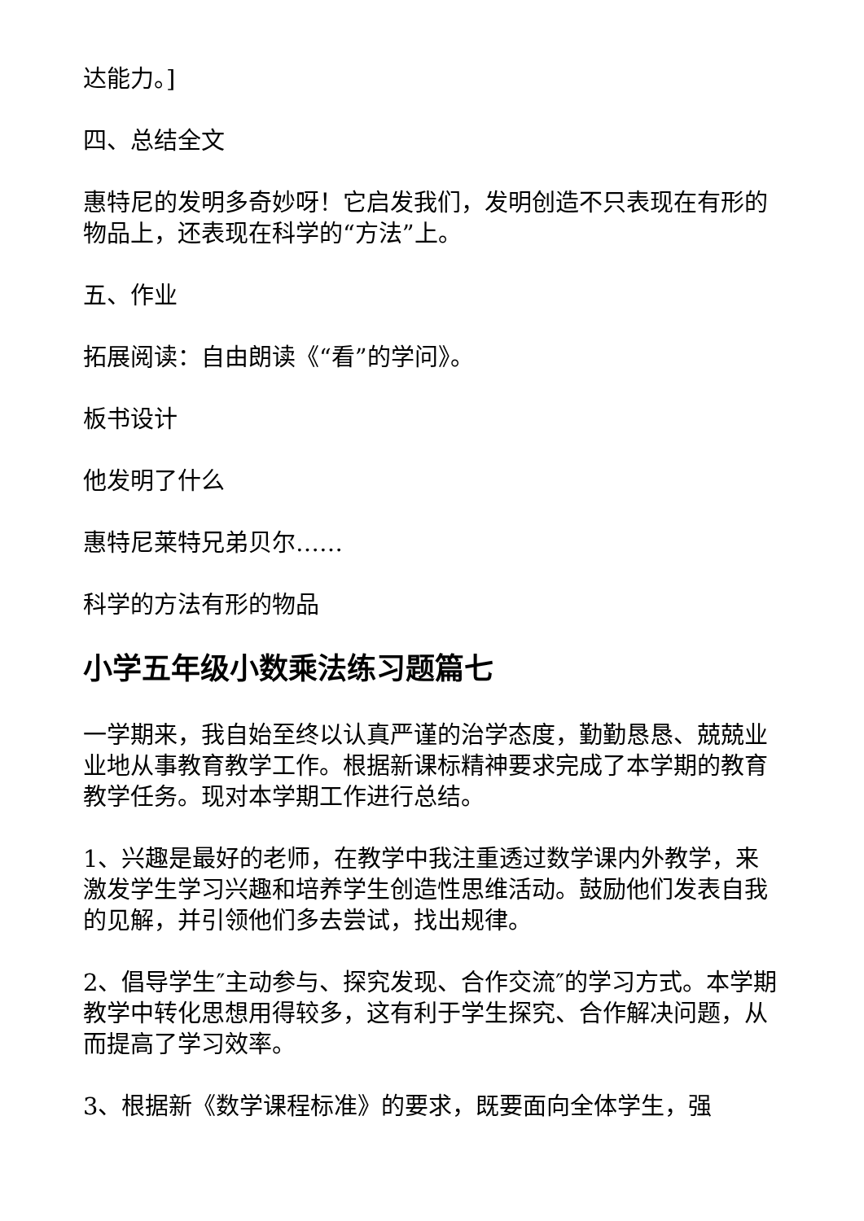达能力。]
四、总结全文
惠特尼的发明多奇妙呀！它启发我们，发明创造不只表现在有形的物品上，还表现在科学的“方法”上。
五、作业
拓展阅读：自由朗读《“看”的学问》。
板书设计
他发明了什么
惠特尼莱特兄弟贝尔……
科学的方法有形的物品
小学五年级小数乘法练习题篇七
一学期来，我自始至终以认真严谨的治学态度，勤勤恳恳、兢兢业业地从事教育教学工作。根据新课标精神要求完成了本学期的教育教学任务。现对本学期工作进行总结。
1、兴趣是最好的老师，在教学中我注重透过数学课内外教学，来激发学生学习兴趣和培养学生创造性思维活动。鼓励他们发表自我的见解，并引领他们多去尝试，找出规律。
2、倡导学生″主动参与、探究发现、合作交流″的学习方式。本学期教学中转化思想用得较多，这有利于学生探究、合作解决问题，从而提高了学习效率。
3、根据新《数学课程标准》的要求，既要面向全体学生，强